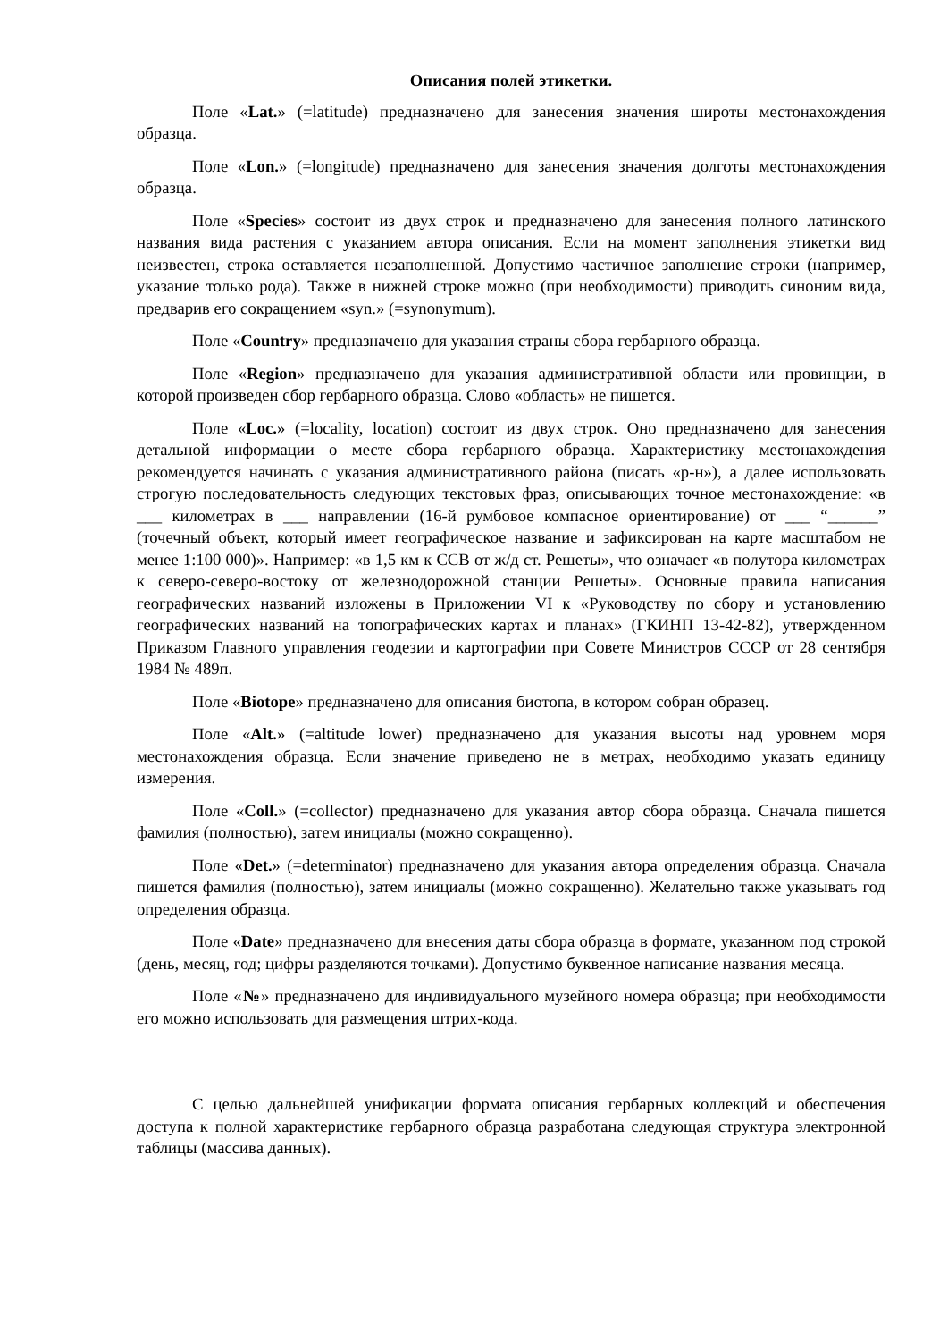Описания полей этикетки.
Поле «Lat.» (=latitude) предназначено для занесения значения широты местонахождения образца.
Поле «Lon.» (=longitude) предназначено для занесения значения долготы местонахождения образца.
Поле «Species» состоит из двух строк и предназначено для занесения полного латинского названия вида растения с указанием автора описания. Если на момент заполнения этикетки вид неизвестен, строка оставляется незаполненной. Допустимо частичное заполнение строки (например, указание только рода). Также в нижней строке можно (при необходимости) приводить синоним вида, предварив его сокращением «syn.» (=synonymum).
Поле «Country» предназначено для указания страны сбора гербарного образца.
Поле «Region» предназначено для указания административной области или провинции, в которой произведен сбор гербарного образца. Слово «область» не пишется.
Поле «Loc.» (=locality, location) состоит из двух строк. Оно предназначено для занесения детальной информации о месте сбора гербарного образца. Характеристику местонахождения рекомендуется начинать с указания административного района (писать «р-н»), а далее использовать строгую последовательность следующих текстовых фраз, описывающих точное местонахождение: «в ___ километрах в ___ направлении (16-й румбовое компасное ориентирование) от ___ “______” (точечный объект, который имеет географическое название и зафиксирован на карте масштабом не менее 1:100 000)». Например: «в 1,5 км к ССВ от ж/д ст. Решеты», что означает «в полутора километрах к северо-северо-востоку от железнодорожной станции Решеты». Основные правила написания географических названий изложены в Приложении VI к «Руководству по сбору и установлению географических названий на топографических картах и планах» (ГКИНП 13-42-82), утвержденном Приказом Главного управления геодезии и картографии при Совете Министров СССР от 28 сентября 1984 № 489п.
Поле «Biotope» предназначено для описания биотопа, в котором собран образец.
Поле «Alt.» (=altitude lower) предназначено для указания высоты над уровнем моря местонахождения образца. Если значение приведено не в метрах, необходимо указать единицу измерения.
Поле «Coll.» (=collector) предназначено для указания автор сбора образца. Сначала пишется фамилия (полностью), затем инициалы (можно сокращенно).
Поле «Det.» (=determinator) предназначено для указания автора определения образца. Сначала пишется фамилия (полностью), затем инициалы (можно сокращенно). Желательно также указывать год определения образца.
Поле «Date» предназначено для внесения даты сбора образца в формате, указанном под строкой (день, месяц, год; цифры разделяются точками). Допустимо буквенное написание названия месяца.
Поле «№» предназначено для индивидуального музейного номера образца; при необходимости его можно использовать для размещения штрих-кода.
С целью дальнейшей унификации формата описания гербарных коллекций и обеспечения доступа к полной характеристике гербарного образца разработана следующая структура электронной таблицы (массива данных).